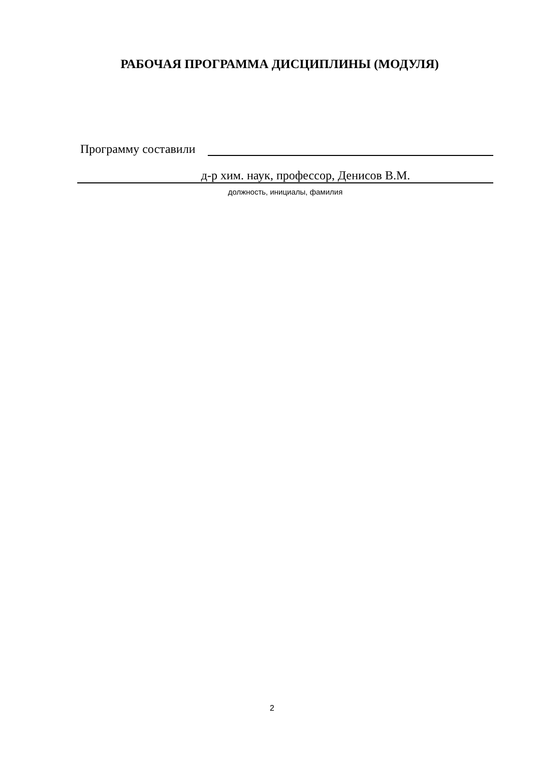РАБОЧАЯ ПРОГРАММА ДИСЦИПЛИНЫ (МОДУЛЯ)
Программу составили
д-р хим. наук, профессор, Денисов В.М.
должность, инициалы, фамилия
2